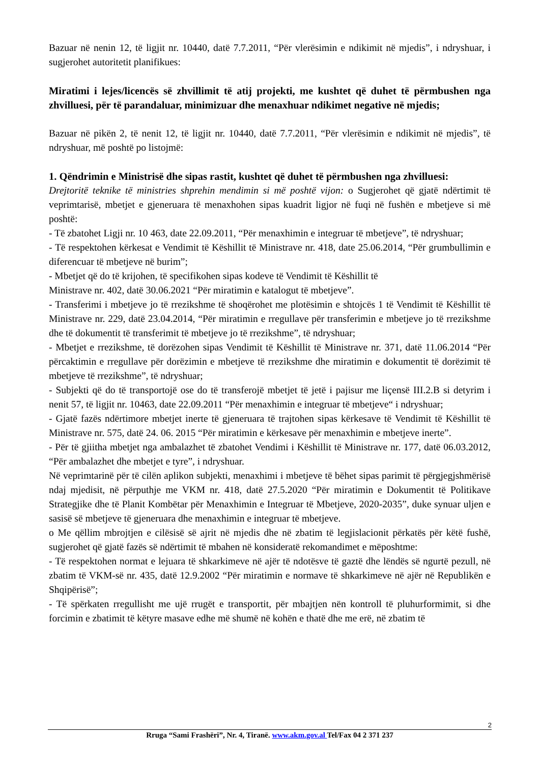Bazuar në nenin 12, të ligjit nr. 10440, datë 7.7.2011, “Për vlerësimin e ndikimit në mjedis”, i ndryshuar, i sugjerohet autoritetit planifikues:
Miratimi i lejes/licencës së zhvillimit të atij projekti, me kushtet që duhet të përmbushen nga zhvilluesi, për të parandaluar, minimizuar dhe menaxhuar ndikimet negative në mjedis;
Bazuar në pikën 2, të nenit 12, të ligjit nr. 10440, datë 7.7.2011, “Për vlerësimin e ndikimit në mjedis”, të ndryshuar, më poshtë po listojmë:
1. Qëndrimin e Ministrisë dhe sipas rastit, kushtet që duhet të përmbushen nga zhvilluesi:
Drejtoritë teknike të ministries shprehin mendimin si më poshtë vijon: o Sugjerohet që gjatë ndërtimit të veprimtarisë, mbetjet e gjeneruara të menaxhohen sipas kuadrit ligjor në fuqi në fushën e mbetjeve si më poshtë:
- Të zbatohet Ligji nr. 10 463, date 22.09.2011, “Për menaxhimin e integruar të mbetjeve”, të ndryshuar;
- Të respektohen kërkesat e Vendimit të Këshillit të Ministrave nr. 418, date 25.06.2014, “Për grumbullimin e diferencuar të mbetjeve në burim”;
- Mbetjet që do të krijohen, të specifikohen sipas kodeve të Vendimit të Këshillit të
Ministrave nr. 402, datë 30.06.2021 “Për miratimin e katalogut të mbetjeve”.
- Transferimi i mbetjeve jo të rrezikshme të shoqërohet me plotësimin e shtojcës 1 të Vendimit të Këshillit të Ministrave nr. 229, datë 23.04.2014, “Për miratimin e rregullave për transferimin e mbetjeve jo të rrezikshme dhe të dokumentit të transferimit të mbetjeve jo të rrezikshme”, të ndryshuar;
- Mbetjet e rrezikshme, të dorëzohen sipas Vendimit të Këshillit të Ministrave nr. 371, datë 11.06.2014 “Për përcaktimin e rregullave për dorëzimin e mbetjeve të rrezikshme dhe miratimin e dokumentit të dorëzimit të mbetjeve të rrezikshme”, të ndryshuar;
- Subjekti që do të transportojë ose do të transferojë mbetjet të jetë i pajisur me liçensë III.2.B si detyrim i nenit 57, të ligjit nr. 10463, date 22.09.2011 “Për menaxhimin e integruar të mbetjeve“ i ndryshuar;
- Gjatë fazës ndërtimore mbetjet inerte të gjeneruara të trajtohen sipas kërkesave të Vendimit të Këshillit të Ministrave nr. 575, datë 24. 06. 2015 “Për miratimin e kërkesave për menaxhimin e mbetjeve inerte”.
- Për të gjiitha mbetjet nga ambalazhet të zbatohet Vendimi i Këshillit të Ministrave nr. 177, datë 06.03.2012, “Për ambalazhet dhe mbetjet e tyre”, i ndryshuar.
Në veprimtarinë për të cilën aplikon subjekti, menaxhimi i mbetjeve të bëhet sipas parimit të përgjegjshmërisë ndaj mjedisit, në përputhje me VKM nr. 418, datë 27.5.2020 “Për miratimin e Dokumentit të Politikave Strategjike dhe të Planit Kombëtar për Menaxhimin e Integruar të Mbetjeve, 2020-2035”, duke synuar uljen e sasisë së mbetjeve të gjeneruara dhe menaxhimin e integruar të mbetjeve.
o Me qëllim mbrojtjen e cilësisë së ajrit në mjedis dhe në zbatim të legjislacionit përkatës për këtë fushë, sugjerohet që gjatë fazës së ndërtimit të mbahen në konsideratë rekomandimet e mëposhtme:
- Të respektohen normat e lejuara të shkarkimeve në ajër të ndotësve të gaztë dhe lëndës së ngurtë pezull, në zbatim të VKM-së nr. 435, datë 12.9.2002 “Për miratimin e normave të shkarkimeve në ajër në Republikën e Shqipërisë”;
- Të spërkaten rregullisht me ujë rrugët e transportit, për mbajtjen nën kontroll të pluhurformimit, si dhe forcimin e zbatimit të këtyre masave edhe më shumë në kohën e thatë dhe me erë, në zbatim të
2
Rruga “Sami Frashëri”, Nr. 4, Tiranë. www.akm.gov.al Tel/Fax 04 2 371 237